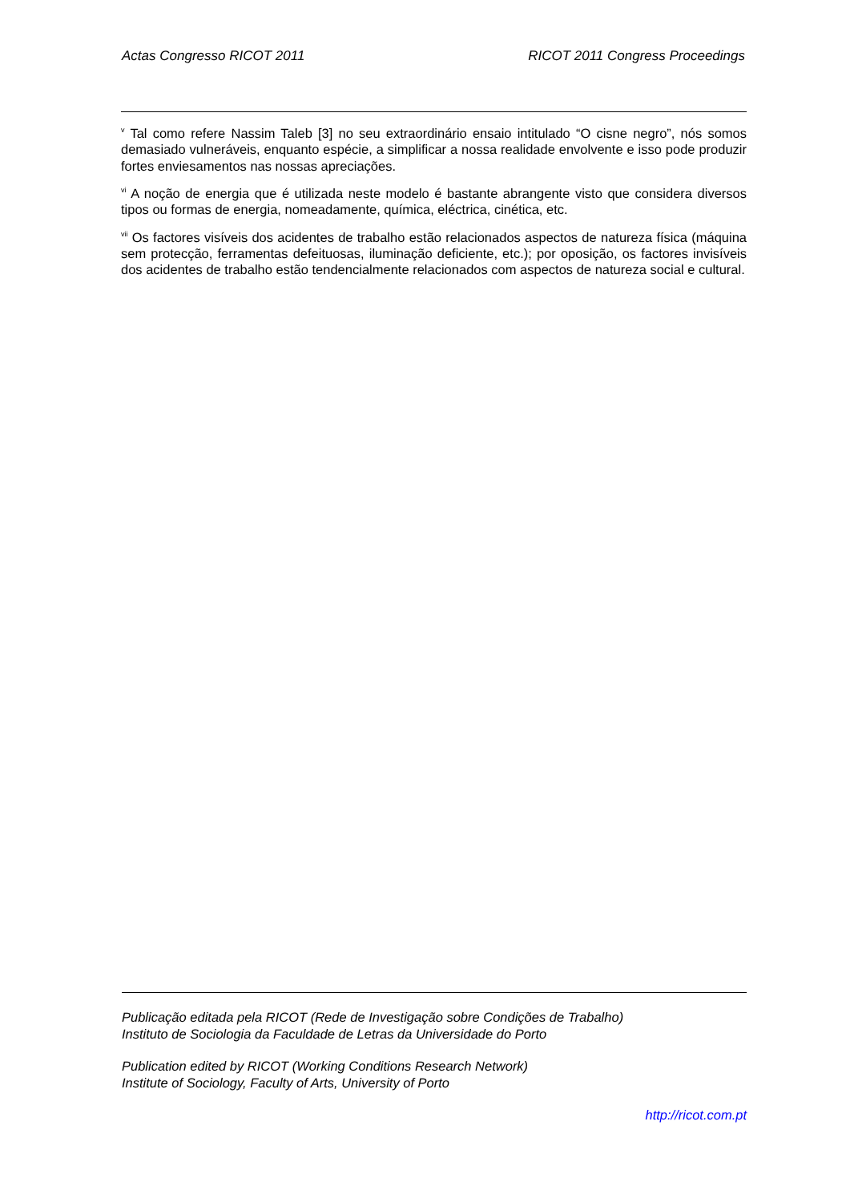Actas Congresso RICOT 2011 RICOT 2011 Congress Proceedings
<sup>v</sup> Tal como refere Nassim Taleb [3] no seu extraordinário ensaio intitulado “O cisne negro”, nós somos demasiado vulneráveis, enquanto espécie, a simplificar a nossa realidade envolvente e isso pode produzir fortes enviesamentos nas nossas apreciações.
<sup>vi</sup> A noção de energia que é utilizada neste modelo é bastante abrangente visto que considera diversos tipos ou formas de energia, nomeadamente, química, eléctrica, cinética, etc.
<sup>vii</sup> Os factores visíveis dos acidentes de trabalho estão relacionados aspectos de natureza física (máquina sem protecção, ferramentas defeituosas, iluminação deficiente, etc.); por oposição, os factores invisíveis dos acidentes de trabalho estão tendencialmente relacionados com aspectos de natureza social e cultural.
Publicação editada pela RICOT (Rede de Investigação sobre Condições de Trabalho)
Instituto de Sociologia da Faculdade de Letras da Universidade do Porto
Publication edited by RICOT (Working Conditions Research Network)
Institute of Sociology, Faculty of Arts, University of Porto
http://ricot.com.pt